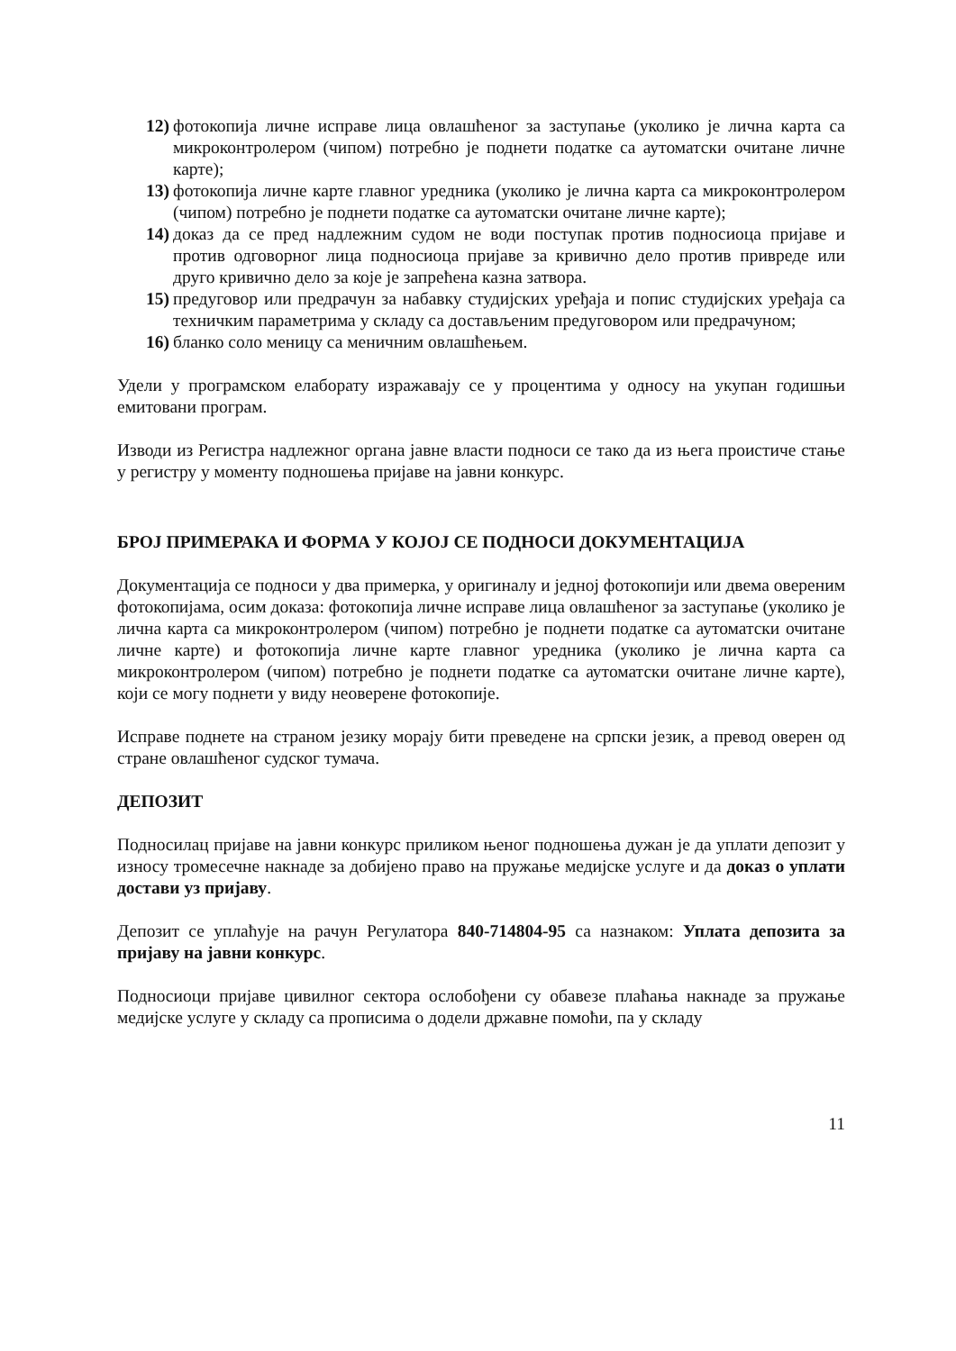12) фотокопија личне исправе лица овлашћеног за заступање (уколико је лична карта са микроконтролером (чипом) потребно је поднети податке са аутоматски очитане личне карте);
13) фотокопија личне карте главног уредника (уколико је лична карта са микроконтролером (чипом) потребно је поднети податке са аутоматски очитане личне карте);
14) доказ да се пред надлежним судом не води поступак против подносиоца пријаве и против одговорног лица подносиоца пријаве за кривично дело против привреде или друго кривично дело за које је запрећена казна затвора.
15) предуговор или предрачун за набавку студијских уређаја и попис студијских уређаја са техничким параметрима у складу са достављеним предуговором или предрачуном;
16) бланко соло меницу са меничним овлашћењем.
Удели у програмском елаборату изражавају се у процентима у односу на укупан годишњи емитовани програм.
Изводи из Регистра надлежног органа јавне власти подноси се тако да из њега проистиче стање у регистру у моменту подношења пријаве на јавни конкурс.
БРОЈ ПРИМЕРАКА И ФОРМА У КОЈОЈ СЕ ПОДНОСИ ДОКУМЕНТАЦИЈА
Документација се подноси у два примерка, у оригиналу и једној фотокопији или двема овереним фотокопијама, осим доказа: фотокопија личне исправе лица овлашћеног за заступање (уколико је лична карта са микроконтролером (чипом) потребно је поднети податке са аутоматски очитане личне карте) и фотокопија личне карте главног уредника (уколико је лична карта са микроконтролером (чипом) потребно је поднети податке са аутоматски очитане личне карте), који се могу поднети у виду неоверене фотокопије.
Исправе поднете на страном језику морају бити преведене на српски језик, а превод оверен од стране овлашћеног судског тумача.
ДЕПОЗИТ
Подносилац пријаве на јавни конкурс приликом њеног подношења дужан је да уплати депозит у износу тромесечне накнаде за добијено право на пружање медијске услуге и да доказ о уплати достави уз пријаву.
Депозит се уплаћује на рачун Регулатора 840-714804-95 са назнаком: Уплата депозита за пријаву на јавни конкурс.
Подносиоци пријаве цивилног сектора ослобођени су обавезе плаћања накнаде за пружање медијске услуге у складу са прописима о додели државне помоћи, па у складу
11